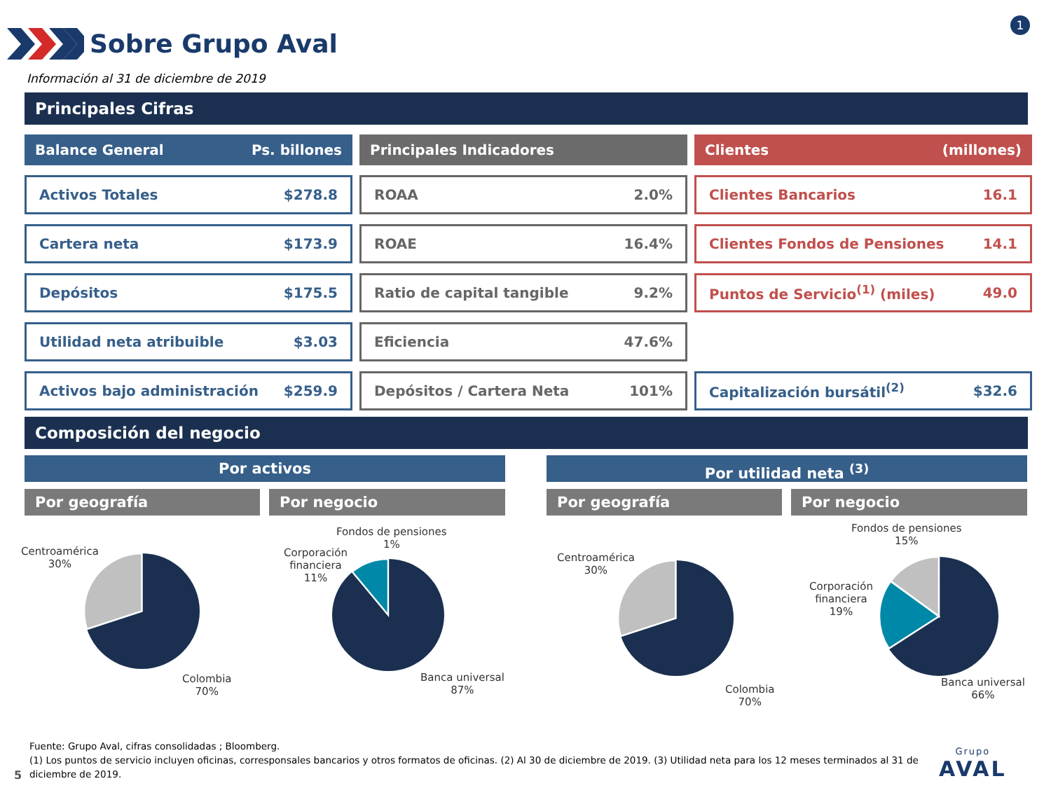Sobre Grupo Aval
1
Información al 31 de diciembre de 2019
Principales Cifras
Balance General Ps. billones
Activos Totales $278.8
Cartera neta $173.9
Depósitos $175.5
Utilidad neta atribuible $3.03
Activos bajo administración $259.9
Principales Indicadores
ROAA 2.0%
ROAE 16.4%
Ratio de capital tangible 9.2%
Eficiencia 47.6%
Depósitos / Cartera Neta 101%
Clientes (millones)
Clientes Bancarios 16.1
Clientes Fondos de Pensiones 14.1
Puntos de Servicio<sup>(1)</sup> (miles) 49.0
Capitalización bursátil<sup>(2)</sup> $32.6
Composición del negocio
Por activos Por utilidad neta <sup>(3)</sup>
Por geografía Por negocio Por geografía Por negocio
Centroamérica
30%
Colombia
70%
Fondos de pensiones
1%
Corporación
financiera
11%
Banca universal
87%
Centroamérica
30%
Colombia
70%
Fondos de pensiones
15%
Corporación
financiera
19%
Banca universal
66%
Fuente: Grupo Aval, cifras consolidadas ; Bloomberg.
(1) Los puntos de servicio incluyen oficinas, corresponsales bancarios y otros formatos de oficinas. (2) Al 30 de diciembre de 2019. (3) Utilidad neta para los 12 meses terminados al 31 de diciembre de 2019.
5
Grupo
AVAL